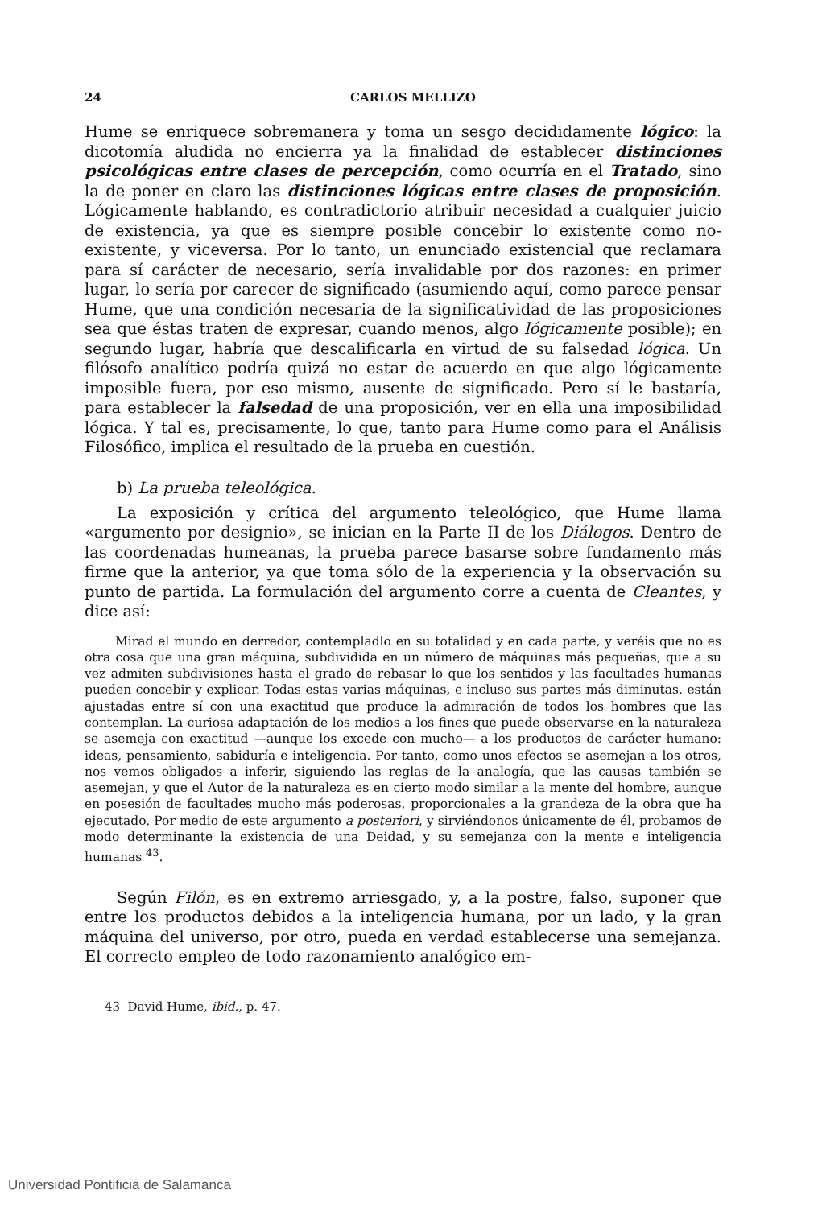24 CARLOS MELLIZO
Hume se enriquece sobremanera y toma un sesgo decididamente lógico: la dicotomía aludida no encierra ya la finalidad de establecer distinciones psicológicas entre clases de percepción, como ocurría en el Tratado, sino la de poner en claro las distinciones lógicas entre clases de proposición. Lógicamente hablando, es contradictorio atribuir necesidad a cualquier juicio de existencia, ya que es siempre posible concebir lo existente como no-existente, y viceversa. Por lo tanto, un enunciado existencial que reclamara para sí carácter de necesario, sería invalidable por dos razones: en primer lugar, lo sería por carecer de significado (asumiendo aquí, como parece pensar Hume, que una condición necesaria de la significatividad de las proposiciones sea que éstas traten de expresar, cuando menos, algo lógicamente posible); en segundo lugar, habría que descalificarla en virtud de su falsedad lógica. Un filósofo analítico podría quizá no estar de acuerdo en que algo lógicamente imposible fuera, por eso mismo, ausente de significado. Pero sí le bastaría, para establecer la falsedad de una proposición, ver en ella una imposibilidad lógica. Y tal es, precisamente, lo que, tanto para Hume como para el Análisis Filosófico, implica el resultado de la prueba en cuestión.
b) La prueba teleológica.
La exposición y crítica del argumento teleológico, que Hume llama «argumento por designio», se inician en la Parte II de los Diálogos. Dentro de las coordenadas humeanas, la prueba parece basarse sobre fundamento más firme que la anterior, ya que toma sólo de la experiencia y la observación su punto de partida. La formulación del argumento corre a cuenta de Cleantes, y dice así:
Mirad el mundo en derredor, contempladlo en su totalidad y en cada parte, y veréis que no es otra cosa que una gran máquina, subdividida en un número de máquinas más pequeñas, que a su vez admiten subdivisiones hasta el grado de rebasar lo que los sentidos y las facultades humanas pueden concebir y explicar. Todas estas varias máquinas, e incluso sus partes más diminutas, están ajustadas entre sí con una exactitud que produce la admiración de todos los hombres que las contemplan. La curiosa adaptación de los medios a los fines que puede observarse en la naturaleza se asemeja con exactitud —aunque los excede con mucho— a los productos de carácter humano: ideas, pensamiento, sabiduría e inteligencia. Por tanto, como unos efectos se asemejan a los otros, nos vemos obligados a inferir, siguiendo las reglas de la analogía, que las causas también se asemejan, y que el Autor de la naturaleza es en cierto modo similar a la mente del hombre, aunque en posesión de facultades mucho más poderosas, proporcionales a la grandeza de la obra que ha ejecutado. Por medio de este argumento a posteriori, y sirviéndonos únicamente de él, probamos de modo determinante la existencia de una Deidad, y su semejanza con la mente e inteligencia humanas <sup>43</sup>.
Según Filón, es en extremo arriesgado, y, a la postre, falso, suponer que entre los productos debidos a la inteligencia humana, por un lado, y la gran máquina del universo, por otro, pueda en verdad establecerse una semejanza. El correcto empleo de todo razonamiento analógico em-
43 David Hume, ibid., p. 47.
Universidad Pontificia de Salamanca